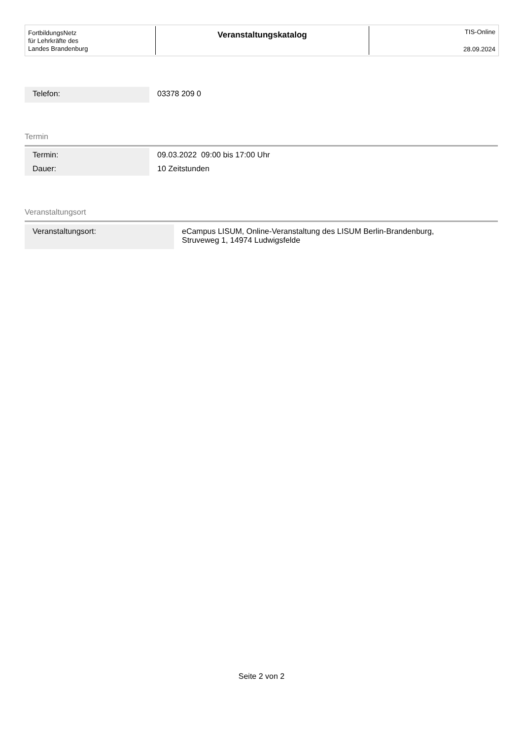FortbildungsNetz
für Lehrkräfte des
Landes Brandenburg
Veranstaltungskatalog
TIS-Online
28.09.2024
| Telefon: | 03378 209 0 |
Termin
| Termin: | 09.03.2022 09:00 bis 17:00 Uhr |
| Dauer: | 10 Zeitstunden |
Veranstaltungsort
| Veranstaltungsort: | eCampus LISUM, Online-Veranstaltung des LISUM Berlin-Brandenburg, Struveweg 1, 14974 Ludwigsfelde |
Seite 2 von 2